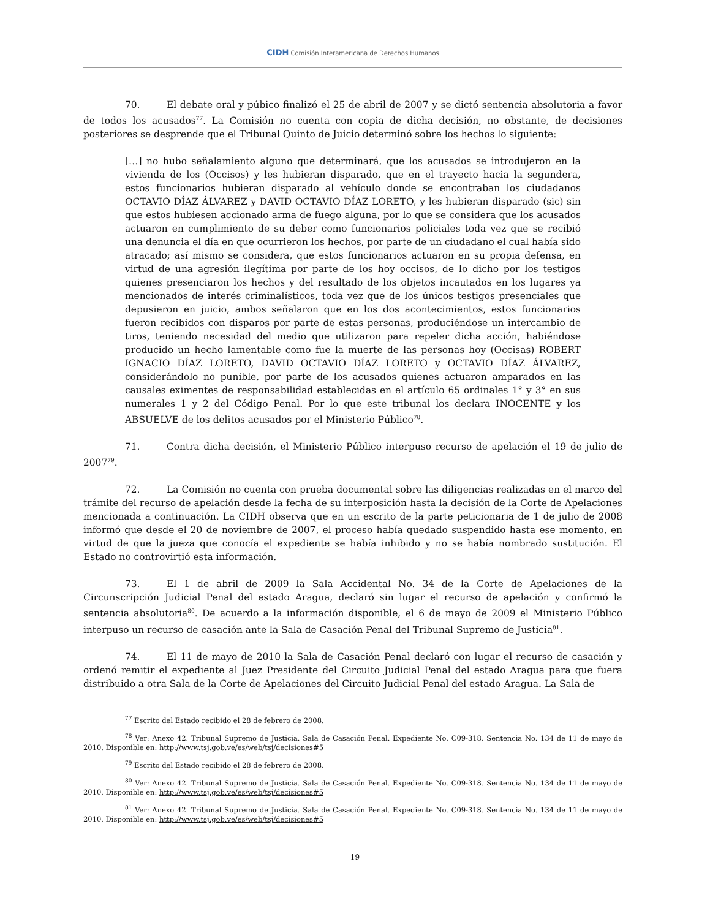CIDH Comisión Interamericana de Derechos Humanos
70. El debate oral y púbico finalizó el 25 de abril de 2007 y se dictó sentencia absolutoria a favor de todos los acusados<sup>77</sup>. La Comisión no cuenta con copia de dicha decisión, no obstante, de decisiones posteriores se desprende que el Tribunal Quinto de Juicio determinó sobre los hechos lo siguiente:
[…] no hubo señalamiento alguno que determinará, que los acusados se introdujeron en la vivienda de los (Occisos) y les hubieran disparado, que en el trayecto hacia la segundera, estos funcionarios hubieran disparado al vehículo donde se encontraban los ciudadanos OCTAVIO DÍAZ ÁLVAREZ y DAVID OCTAVIO DÍAZ LORETO, y les hubieran disparado (sic) sin que estos hubiesen accionado arma de fuego alguna, por lo que se considera que los acusados actuaron en cumplimiento de su deber como funcionarios policiales toda vez que se recibió una denuncia el día en que ocurrieron los hechos, por parte de un ciudadano el cual había sido atracado; así mismo se considera, que estos funcionarios actuaron en su propia defensa, en virtud de una agresión ilegítima por parte de los hoy occisos, de lo dicho por los testigos quienes presenciaron los hechos y del resultado de los objetos incautados en los lugares ya mencionados de interés criminalísticos, toda vez que de los únicos testigos presenciales que depusieron en juicio, ambos señalaron que en los dos acontecimientos, estos funcionarios fueron recibidos con disparos por parte de estas personas, produciéndose un intercambio de tiros, teniendo necesidad del medio que utilizaron para repeler dicha acción, habiéndose producido un hecho lamentable como fue la muerte de las personas hoy (Occisas) ROBERT IGNACIO DÍAZ LORETO, DAVID OCTAVIO DÍAZ LORETO y OCTAVIO DÍAZ ÁLVAREZ, considerándolo no punible, por parte de los acusados quienes actuaron amparados en las causales eximentes de responsabilidad establecidas en el artículo 65 ordinales 1° y 3° en sus numerales 1 y 2 del Código Penal. Por lo que este tribunal los declara INOCENTE y los ABSUELVE de los delitos acusados por el Ministerio Público<sup>78</sup>.
71. Contra dicha decisión, el Ministerio Público interpuso recurso de apelación el 19 de julio de 2007<sup>79</sup>.
72. La Comisión no cuenta con prueba documental sobre las diligencias realizadas en el marco del trámite del recurso de apelación desde la fecha de su interposición hasta la decisión de la Corte de Apelaciones mencionada a continuación. La CIDH observa que en un escrito de la parte peticionaria de 1 de julio de 2008 informó que desde el 20 de noviembre de 2007, el proceso había quedado suspendido hasta ese momento, en virtud de que la jueza que conocía el expediente se había inhibido y no se había nombrado sustitución. El Estado no controvirtió esta información.
73. El 1 de abril de 2009 la Sala Accidental No. 34 de la Corte de Apelaciones de la Circunscripción Judicial Penal del estado Aragua, declaró sin lugar el recurso de apelación y confirmó la sentencia absolutoria<sup>80</sup>. De acuerdo a la información disponible, el 6 de mayo de 2009 el Ministerio Público interpuso un recurso de casación ante la Sala de Casación Penal del Tribunal Supremo de Justicia<sup>81</sup>.
74. El 11 de mayo de 2010 la Sala de Casación Penal declaró con lugar el recurso de casación y ordenó remitir el expediente al Juez Presidente del Circuito Judicial Penal del estado Aragua para que fuera distribuido a otra Sala de la Corte de Apelaciones del Circuito Judicial Penal del estado Aragua. La Sala de
<sup>77</sup> Escrito del Estado recibido el 28 de febrero de 2008.
<sup>78</sup> Ver: Anexo 42. Tribunal Supremo de Justicia. Sala de Casación Penal. Expediente No. C09-318. Sentencia No. 134 de 11 de mayo de 2010. Disponible en: http://www.tsj.gob.ve/es/web/tsj/decisiones#5
<sup>79</sup> Escrito del Estado recibido el 28 de febrero de 2008.
<sup>80</sup> Ver: Anexo 42. Tribunal Supremo de Justicia. Sala de Casación Penal. Expediente No. C09-318. Sentencia No. 134 de 11 de mayo de 2010. Disponible en: http://www.tsj.gob.ve/es/web/tsj/decisiones#5
<sup>81</sup> Ver: Anexo 42. Tribunal Supremo de Justicia. Sala de Casación Penal. Expediente No. C09-318. Sentencia No. 134 de 11 de mayo de 2010. Disponible en: http://www.tsj.gob.ve/es/web/tsj/decisiones#5
19